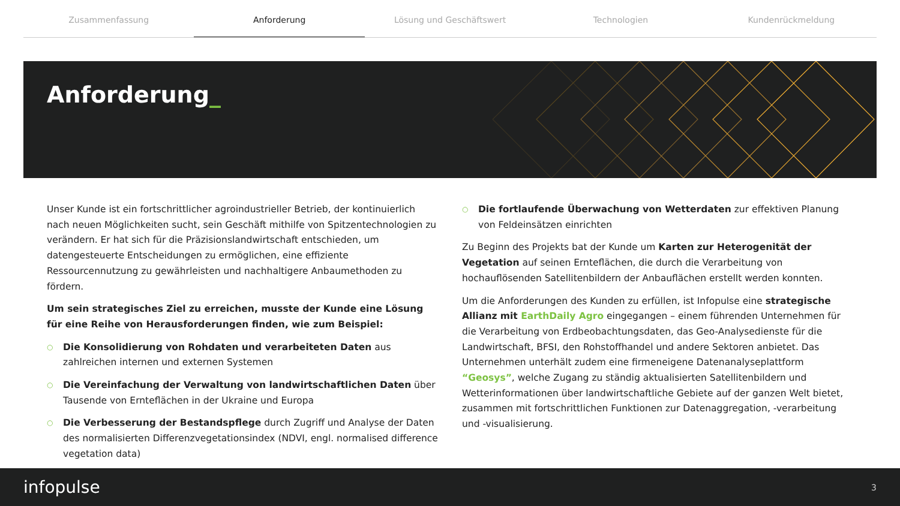Zusammenfassung Anforderung Lösung und Geschäftswert Technologien Kundenrückmeldung
Anforderung_
Unser Kunde ist ein fortschrittlicher agroindustrieller Betrieb, der kontinuierlich nach neuen Möglichkeiten sucht, sein Geschäft mithilfe von Spitzentechnologien zu verändern. Er hat sich für die Präzisionslandwirtschaft entschieden, um datengesteuerte Entscheidungen zu ermöglichen, eine effiziente Ressourcennutzung zu gewährleisten und nachhaltigere Anbaumethoden zu fördern.
Um sein strategisches Ziel zu erreichen, musste der Kunde eine Lösung für eine Reihe von Herausforderungen finden, wie zum Beispiel:
○ Die Konsolidierung von Rohdaten und verarbeiteten Daten aus zahlreichen internen und externen Systemen
○ Die Vereinfachung der Verwaltung von landwirtschaftlichen Daten über Tausende von Ernteflächen in der Ukraine und Europa
○ Die Verbesserung der Bestandspflege durch Zugriff und Analyse der Daten des normalisierten Differenzvegetationsindex (NDVI, engl. normalised difference vegetation data)
○ Die fortlaufende Überwachung von Wetterdaten zur effektiven Planung von Feldeinsätzen einrichten
Zu Beginn des Projekts bat der Kunde um Karten zur Heterogenität der Vegetation auf seinen Ernteflächen, die durch die Verarbeitung von hochauflösenden Satellitenbildern der Anbauflächen erstellt werden konnten.
Um die Anforderungen des Kunden zu erfüllen, ist Infopulse eine strategische Allianz mit EarthDaily Agro eingegangen – einem führenden Unternehmen für die Verarbeitung von Erdbeobachtungsdaten, das Geo-Analysedienste für die Landwirtschaft, BFSI, den Rohstoffhandel und andere Sektoren anbietet. Das Unternehmen unterhält zudem eine firmeneigene Datenanalyseplattform “Geosys”, welche Zugang zu ständig aktualisierten Satellitenbildern und Wetterinformationen über landwirtschaftliche Gebiete auf der ganzen Welt bietet, zusammen mit fortschrittlichen Funktionen zur Datenaggregation, -verarbeitung und -visualisierung.
infopulse 3